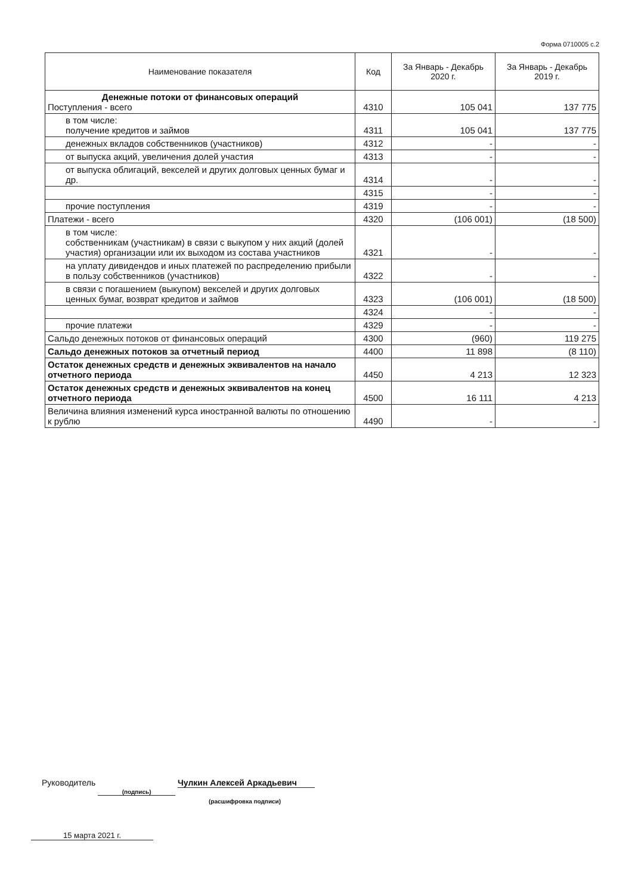Форма 0710005 с.2
| Наименование показателя | Код | За Январь - Декабрь 2020 г. | За Январь - Декабрь 2019 г. |
| --- | --- | --- | --- |
| Денежные потоки от финансовых операций Поступления - всего | 4310 | 105 041 | 137 775 |
| в том числе: получение кредитов и займов | 4311 | 105 041 | 137 775 |
| денежных вкладов собственников (участников) | 4312 | - | - |
| от выпуска акций, увеличения долей участия | 4313 | - | - |
| от выпуска облигаций, векселей и других долговых ценных бумаг и др. | 4314 | - | - |
| | 4315 | - | - |
| прочие поступления | 4319 | - | - |
| Платежи - всего | 4320 | (106 001) | (18 500) |
| в том числе: собственникам (участникам) в связи с выкупом у них акций (долей участия) организации или их выходом из состава участников | 4321 | - | - |
| на уплату дивидендов и иных платежей по распределению прибыли в пользу собственников (участников) | 4322 | - | - |
| в связи с погашением (выкупом) векселей и других долговых ценных бумаг, возврат кредитов и займов | 4323 | (106 001) | (18 500) |
| | 4324 | - | - |
| прочие платежи | 4329 | - | - |
| Сальдо денежных потоков от финансовых операций | 4300 | (960) | 119 275 |
| Сальдо денежных потоков за отчетный период | 4400 | 11 898 | (8 110) |
| Остаток денежных средств и денежных эквивалентов на начало отчетного периода | 4450 | 4 213 | 12 323 |
| Остаток денежных средств и денежных эквивалентов на конец отчетного периода | 4500 | 16 111 | 4 213 |
| Величина влияния изменений курса иностранной валюты по отношению к рублю | 4490 | - | - |
Руководитель (подпись) Чулкин Алексей Аркадьевич
(расшифровка подписи)
15 марта 2021 г.